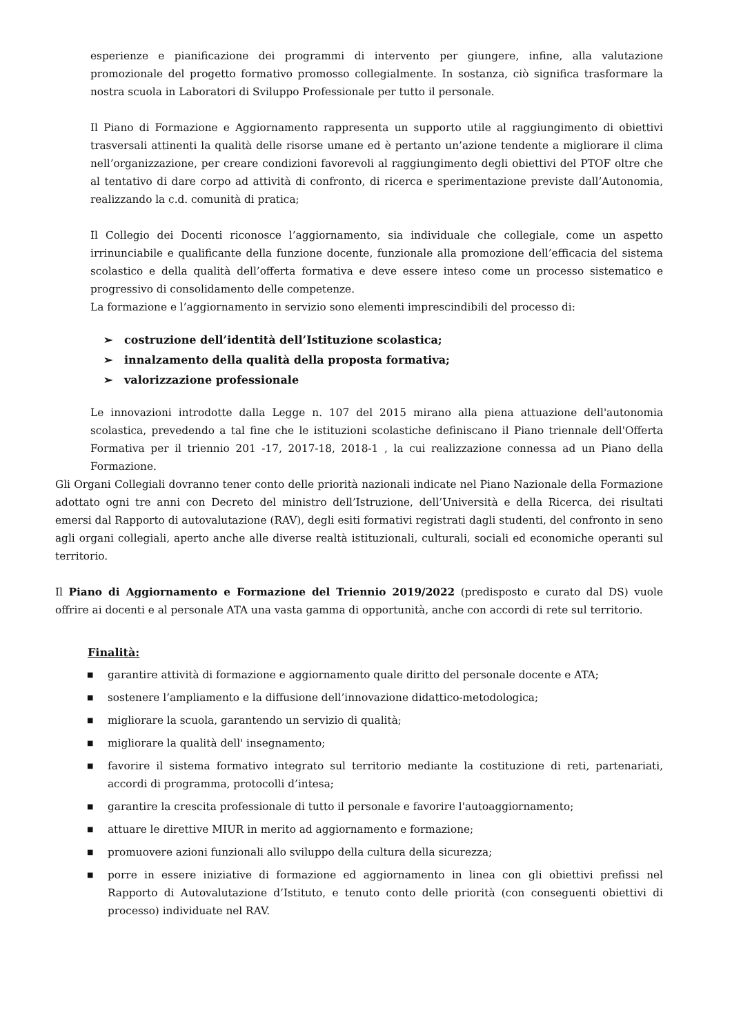esperienze e pianificazione dei programmi di intervento per giungere, infine, alla valutazione promozionale del progetto formativo promosso collegialmente. In sostanza, ciò significa trasformare la nostra scuola in Laboratori di Sviluppo Professionale per tutto il personale.
Il Piano di Formazione e Aggiornamento rappresenta un supporto utile al raggiungimento di obiettivi trasversali attinenti la qualità delle risorse umane ed è pertanto un’azione tendente a migliorare il clima nell’organizzazione, per creare condizioni favorevoli al raggiungimento degli obiettivi del PTOF oltre che al tentativo di dare corpo ad attività di confronto, di ricerca e sperimentazione previste dall’Autonomia, realizzando la c.d. comunità di pratica;
Il Collegio dei Docenti riconosce l’aggiornamento, sia individuale che collegiale, come un aspetto irrinunciabile e qualificante della funzione docente, funzionale alla promozione dell’efficacia del sistema scolastico e della qualità dell’offerta formativa e deve essere inteso come un processo sistematico e progressivo di consolidamento delle competenze.
La formazione e l’aggiornamento in servizio sono elementi imprescindibili del processo di:
➢ costruzione dell’identità dell’Istituzione scolastica;
➢ innalzamento della qualità della proposta formativa;
➢ valorizzazione professionale
Le innovazioni introdotte dalla Legge n. 107 del 2015 mirano alla piena attuazione dell'autonomia scolastica, prevedendo a tal fine che le istituzioni scolastiche definiscano il Piano triennale dell'Offerta Formativa per il triennio 201 -17, 2017-18, 2018-1 , la cui realizzazione connessa ad un Piano della Formazione.
Gli Organi Collegiali dovranno tener conto delle priorità nazionali indicate nel Piano Nazionale della Formazione adottato ogni tre anni con Decreto del ministro dell’Istruzione, dell’Università e della Ricerca, dei risultati emersi dal Rapporto di autovalutazione (RAV), degli esiti formativi registrati dagli studenti, del confronto in seno agli organi collegiali, aperto anche alle diverse realtà istituzionali, culturali, sociali ed economiche operanti sul territorio.
Il Piano di Aggiornamento e Formazione del Triennio 2019/2022 (predisposto e curato dal DS) vuole offrire ai docenti e al personale ATA una vasta gamma di opportunità, anche con accordi di rete sul territorio.
Finalità:
■ garantire attività di formazione e aggiornamento quale diritto del personale docente e ATA;
■ sostenere l’ampliamento e la diffusione dell’innovazione didattico-metodologica;
■ migliorare la scuola, garantendo un servizio di qualità;
■ migliorare la qualità dell' insegnamento;
■ favorire il sistema formativo integrato sul territorio mediante la costituzione di reti, partenariati, accordi di programma, protocolli d’intesa;
■ garantire la crescita professionale di tutto il personale e favorire l'autoaggiornamento;
■ attuare le direttive MIUR in merito ad aggiornamento e formazione;
■ promuovere azioni funzionali allo sviluppo della cultura della sicurezza;
■ porre in essere iniziative di formazione ed aggiornamento in linea con gli obiettivi prefissi nel Rapporto di Autovalutazione d’Istituto, e tenuto conto delle priorità (con conseguenti obiettivi di processo) individuate nel RAV.